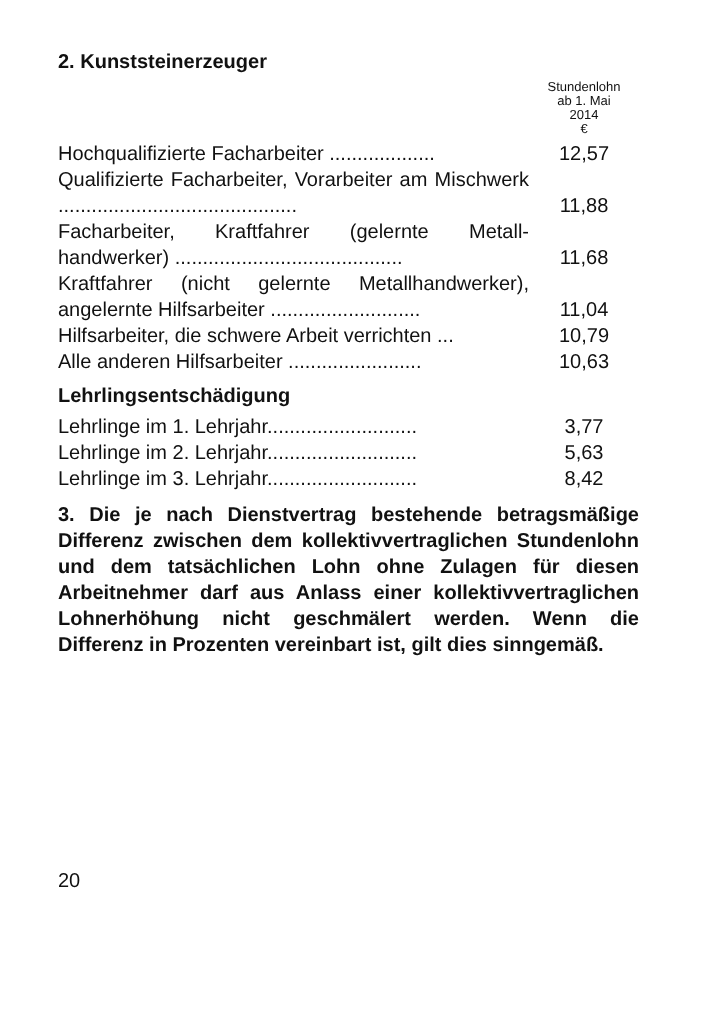2. Kunststeinerzeuger
| | Stundenlohn ab 1. Mai 2014 € |
| --- | --- |
| Hochqualifizierte Facharbeiter ................... | 12,57 |
| Qualifizierte Facharbeiter, Vorarbeiter am Mischwerk ........................................... | 11,88 |
| Facharbeiter, Kraftfahrer (gelernte Metall­handwerker) ......................................... | 11,68 |
| Kraftfahrer (nicht gelernte Metallhandwerker), angelernte Hilfsarbeiter ........................... | 11,04 |
| Hilfsarbeiter, die schwere Arbeit verrichten ... | 10,79 |
| Alle anderen Hilfsarbeiter ........................ | 10,63 |
Lehrlingsentschädigung
| Lehrlinge im 1. Lehrjahr........................... | 3,77 |
| Lehrlinge im 2. Lehrjahr........................... | 5,63 |
| Lehrlinge im 3. Lehrjahr........................... | 8,42 |
3. Die je nach Dienstvertrag bestehende betragsmä­ßige Differenz zwischen dem kollektivvertraglichen Stundenlohn und dem tatsächlichen Lohn ohne Zula­gen für diesen Arbeitnehmer darf aus Anlass einer kollektivvertraglichen Lohnerhöhung nicht geschmä­lert werden. Wenn die Differenz in Prozenten verein­bart ist, gilt dies sinngemäß.
20